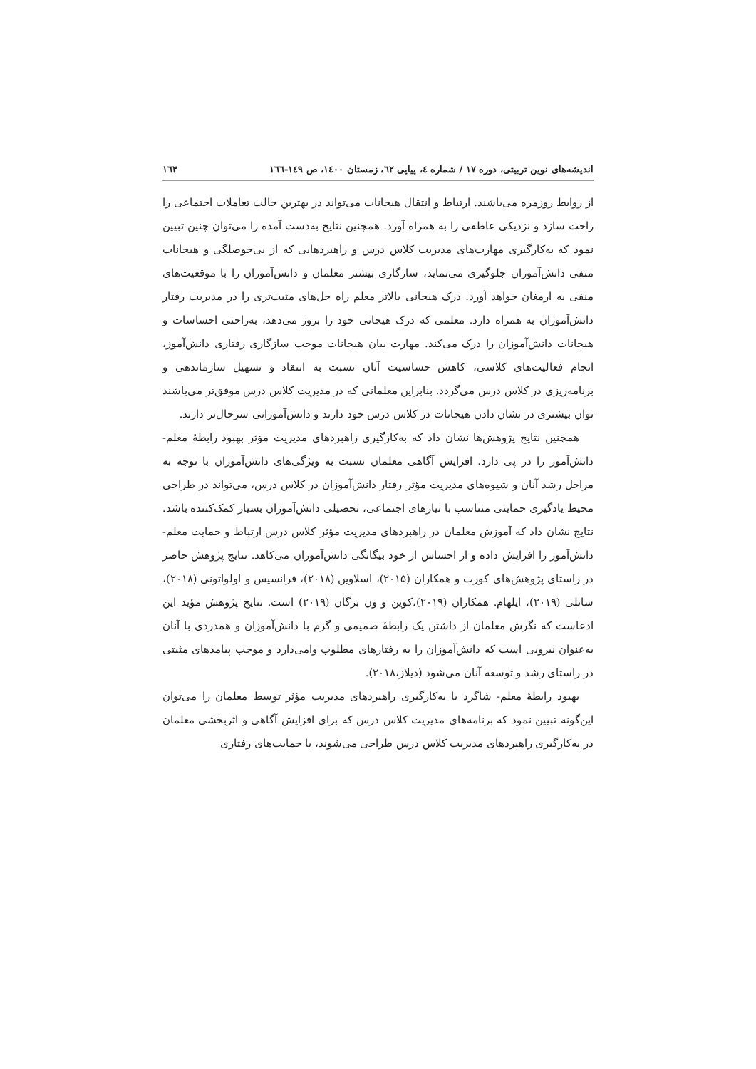اندیشه‌های نوین تربیتی، دوره ۱۷ / شماره ٤، پیاپی ٦٢، زمستان ۱٤۰۰، ص ۱٤۹-١٦٦ ۱٦۳
از روابط روزمره می‌باشند. ارتباط و انتقال هیجانات می‌تواند در بهترین حالت تعاملات اجتماعی را راحت سازد و نزدیکی عاطفی را به همراه آورد. همچنین نتایج به‌دست آمده را می‌توان چنین تبیین نمود که به‌کارگیری مهارت‌های مدیریت کلاس درس و راهبردهایی که از بی‌حوصلگی و هیجانات منفی دانش‌آموزان جلوگیری می‌نماید، سازگاری بیشتر معلمان و دانش‌آموزان را با موقعیت‌های منفی به ارمغان خواهد آورد. درک هیجانی بالاتر معلم راه حل‌های مثبت‌تری را در مدیریت رفتار دانش‌آموزان به همراه دارد. معلمی که درک هیجانی خود را بروز می‌دهد، به‌راحتی احساسات و هیجانات دانش‌آموزان را درک می‌کند. مهارت بیان هیجانات موجب سازگاری رفتاری دانش‌آموز، انجام فعالیت‌های کلاسی، کاهش حساسیت آنان نسبت به انتقاد و تسهیل سازماندهی و برنامه‌ریزی در کلاس درس می‌گردد. بنابراین معلمانی که در مدیریت کلاس درس موفق‌تر می‌باشند توان بیشتری در نشان دادن هیجانات در کلاس درس خود دارند و دانش‌آموزانی سرحال‌تر دارند.
همچنین نتایج پژوهش‌ها نشان داد که به‌کارگیری راهبردهای مدیریت مؤثر بهبود رابطهٔ معلم- دانش‌آموز را در پی دارد. افزایش آگاهی معلمان نسبت به ویژگی‌های دانش‌آموزان با توجه به مراحل رشد آنان و شیوه‌های مدیریت مؤثر رفتار دانش‌آموزان در کلاس درس، می‌تواند در طراحی محیط یادگیری حمایتی متناسب با نیازهای اجتماعی، تحصیلی دانش‌آموزان بسیار کمک‌کننده باشد. نتایج نشان داد که آموزش معلمان در راهبردهای مدیریت مؤثر کلاس درس ارتباط و حمایت معلم- دانش‌آموز را افزایش داده و از احساس از خود بیگانگی دانش‌آموزان می‌کاهد. نتایج پژوهش حاضر در راستای پژوهش‌های کورب و همکاران (۲۰۱۵)، اسلاوین (۲۰۱۸)، فرانسیس و اولواتونی (۲۰۱۸)، سانلی (۲۰۱۹)، ایلهام. همکاران (۲۰۱۹)،کوین و ون برگان (۲۰۱۹) است. نتایج پژوهش مؤید این ادعاست که نگرش معلمان از داشتن یک رابطهٔ صمیمی و گرم با دانش‌آموزان و همدردی با آنان به‌عنوان نیرویی است که دانش‌آموزان را به رفتارهای مطلوب وامی‌دارد و موجب پیامدهای مثبتی در راستای رشد و توسعه آنان می‌شود (دیلاز،۲۰۱۸).
بهبود رابطهٔ معلم- شاگرد با به‌کارگیری راهبردهای مدیریت مؤثر توسط معلمان را می‌توان این‌گونه تبیین نمود که برنامه‌های مدیریت کلاس درس که برای افزایش آگاهی و اثربخشی معلمان در به‌کارگیری راهبردهای مدیریت کلاس درس طراحی می‌شوند، با حمایت‌های رفتاری